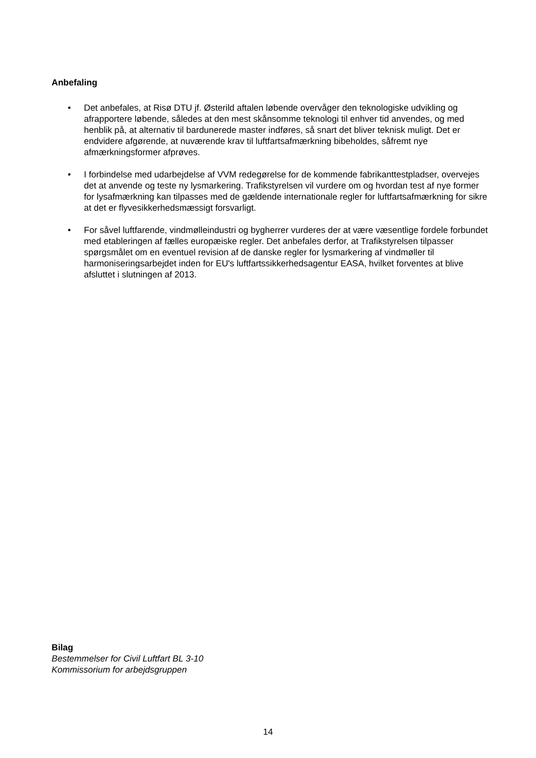Anbefaling
• Det anbefales, at Risø DTU jf. Østerild aftalen løbende overvåger den teknologiske udvikling og afrapportere løbende, således at den mest skånsomme teknologi til enhver tid anvendes, og med henblik på, at alternativ til bardunerede master indføres, så snart det bliver teknisk muligt. Det er endvidere afgørende, at nuværende krav til luftfartsafmærkning bibeholdes, såfremt nye afmærkningsformer afprøves.
• I forbindelse med udarbejdelse af VVM redegørelse for de kommende fabrikanttestpladser, overvejes det at anvende og teste ny lysmarkering. Trafikstyrelsen vil vurdere om og hvordan test af nye former for lysafmærkning kan tilpasses med de gældende internationale regler for luftfartsafmærkning for sikre at det er flyvesikkerhedsmæssigt forsvarligt.
• For såvel luftfarende, vindmølleindustri og bygherrer vurderes der at være væsentlige fordele forbundet med etableringen af fælles europæiske regler. Det anbefales derfor, at Trafikstyrelsen tilpasser spørgsmålet om en eventuel revision af de danske regler for lysmarkering af vindmøller til harmoniseringsarbejdet inden for EU's luftfartssikkerhedsagentur EASA, hvilket forventes at blive afsluttet i slutningen af 2013.
Bilag
Bestemmelser for Civil Luftfart BL 3-10
Kommissorium for arbejdsgruppen
14